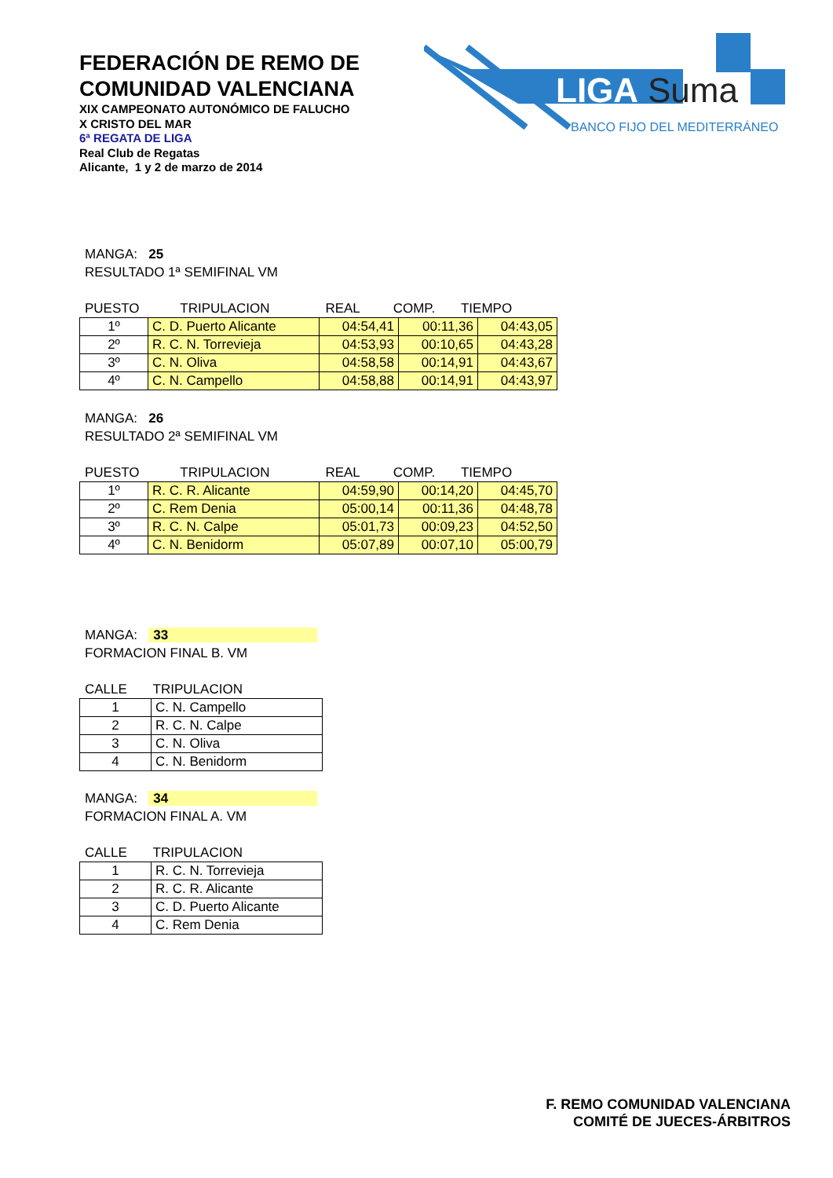FEDERACIÓN DE REMO DE
COMUNIDAD VALENCIANA
XIX CAMPEONATO AUTONÓMICO DE FALUCHO
X CRISTO DEL MAR
6ª REGATA DE LIGA
Real Club de Regatas
Alicante, 1 y 2 de marzo de 2014
LIGA
Suma
BANCO FIJO DEL MEDITERRÁNEO
MANGA: 25
RESULTADO 1ª SEMIFINAL VM
PUESTO TRIPULACION REAL COMP. TIEMPO
| 1º | C. D. Puerto Alicante | 04:54,41 | 00:11,36 | 04:43,05 |
| 2º | R. C. N. Torrevieja | 04:53,93 | 00:10,65 | 04:43,28 |
| 3º | C. N. Oliva | 04:58,58 | 00:14,91 | 04:43,67 |
| 4º | C. N. Campello | 04:58,88 | 00:14,91 | 04:43,97 |
MANGA: 26
RESULTADO 2ª SEMIFINAL VM
PUESTO TRIPULACION REAL COMP. TIEMPO
| 1º | R. C. R. Alicante | 04:59,90 | 00:14,20 | 04:45,70 |
| 2º | C. Rem Denia | 05:00,14 | 00:11,36 | 04:48,78 |
| 3º | R. C. N. Calpe | 05:01,73 | 00:09,23 | 04:52,50 |
| 4º | C. N. Benidorm | 05:07,89 | 00:07,10 | 05:00,79 |
MANGA: 33
FORMACION FINAL B. VM
CALLE TRIPULACION
| 1 | C. N. Campello |
| 2 | R. C. N. Calpe |
| 3 | C. N. Oliva |
| 4 | C. N. Benidorm |
MANGA: 34
FORMACION FINAL A. VM
CALLE TRIPULACION
| 1 | R. C. N. Torrevieja |
| 2 | R. C. R. Alicante |
| 3 | C. D. Puerto Alicante |
| 4 | C. Rem Denia |
F. REMO COMUNIDAD VALENCIANA
COMITÉ DE JUECES-ÁRBITROS